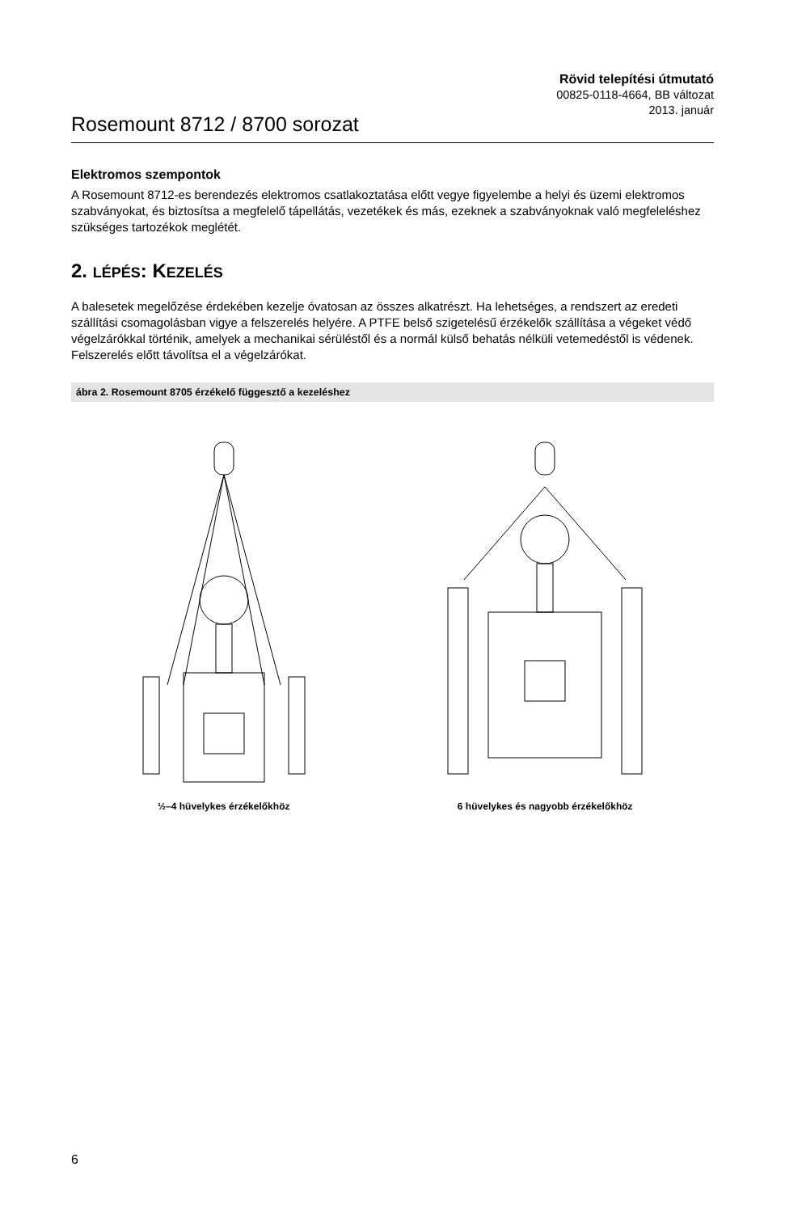Rosemount 8712 / 8700 sorozat
Rövid telepítési útmutató
00825-0118-4664, BB változat
2013. január
Elektromos szempontok
A Rosemount 8712-es berendezés elektromos csatlakoztatása előtt vegye figyelembe a helyi és üzemi elektromos szabványokat, és biztosítsa a megfelelő tápellátás, vezetékek és más, ezeknek a szabványoknak való megfeleléshez szükséges tartozékok meglétét.
2. LÉPÉS: KEZELÉS
A balesetek megelőzése érdekében kezelje óvatosan az összes alkatrészt. Ha lehetséges, a rendszert az eredeti szállítási csomagolásban vigye a felszerelés helyére. A PTFE belső szigetelésű érzékelők szállítása a végeket védő végelzárókkal történik, amelyek a mechanikai sérüléstől és a normál külső behatás nélküli vetemedéstől is védenek. Felszerelés előtt távolítsa el a végelzárókat.
ábra 2. Rosemount 8705 érzékelő függesztő a kezeléshez
½–4 hüvelykes érzékelőkhöz 6 hüvelykes és nagyobb érzékelőkhöz
6